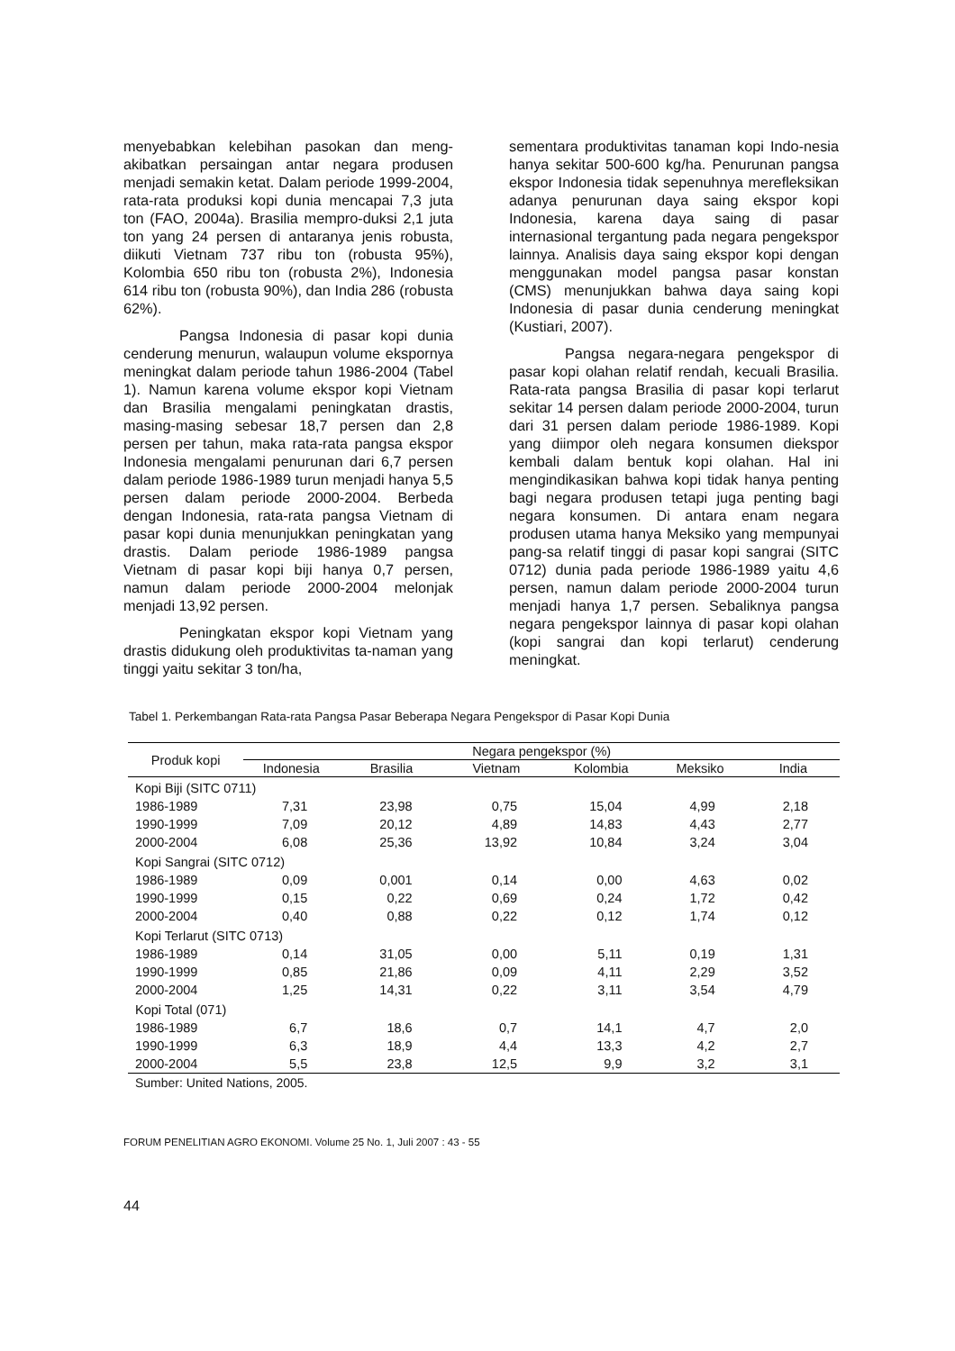menyebabkan kelebihan pasokan dan meng-akibatkan persaingan antar negara produsen menjadi semakin ketat. Dalam periode 1999-2004, rata-rata produksi kopi dunia mencapai 7,3 juta ton (FAO, 2004a). Brasilia mempro-duksi 2,1 juta ton yang 24 persen di antaranya jenis robusta, diikuti Vietnam 737 ribu ton (robusta 95%), Kolombia 650 ribu ton (robusta 2%), Indonesia 614 ribu ton (robusta 90%), dan India 286 (robusta 62%).
Pangsa Indonesia di pasar kopi dunia cenderung menurun, walaupun volume ekspornya meningkat dalam periode tahun 1986-2004 (Tabel 1). Namun karena volume ekspor kopi Vietnam dan Brasilia mengalami peningkatan drastis, masing-masing sebesar 18,7 persen dan 2,8 persen per tahun, maka rata-rata pangsa ekspor Indonesia mengalami penurunan dari 6,7 persen dalam periode 1986-1989 turun menjadi hanya 5,5 persen dalam periode 2000-2004. Berbeda dengan Indonesia, rata-rata pangsa Vietnam di pasar kopi dunia menunjukkan peningkatan yang drastis. Dalam periode 1986-1989 pangsa Vietnam di pasar kopi biji hanya 0,7 persen, namun dalam periode 2000-2004 melonjak menjadi 13,92 persen.
Peningkatan ekspor kopi Vietnam yang drastis didukung oleh produktivitas ta-naman yang tinggi yaitu sekitar 3 ton/ha,
sementara produktivitas tanaman kopi Indo-nesia hanya sekitar 500-600 kg/ha. Penurunan pangsa ekspor Indonesia tidak sepenuhnya merefleksikan adanya penurunan daya saing ekspor kopi Indonesia, karena daya saing di pasar internasional tergantung pada negara pengekspor lainnya. Analisis daya saing ekspor kopi dengan menggunakan model pangsa pasar konstan (CMS) menunjukkan bahwa daya saing kopi Indonesia di pasar dunia cenderung meningkat (Kustiari, 2007).
Pangsa negara-negara pengekspor di pasar kopi olahan relatif rendah, kecuali Brasilia. Rata-rata pangsa Brasilia di pasar kopi terlarut sekitar 14 persen dalam periode 2000-2004, turun dari 31 persen dalam periode 1986-1989. Kopi yang diimpor oleh negara konsumen diekspor kembali dalam bentuk kopi olahan. Hal ini mengindikasikan bahwa kopi tidak hanya penting bagi negara produsen tetapi juga penting bagi negara konsumen. Di antara enam negara produsen utama hanya Meksiko yang mempunyai pang-sa relatif tinggi di pasar kopi sangrai (SITC 0712) dunia pada periode 1986-1989 yaitu 4,6 persen, namun dalam periode 2000-2004 turun menjadi hanya 1,7 persen. Sebaliknya pangsa negara pengekspor lainnya di pasar kopi olahan (kopi sangrai dan kopi terlarut) cenderung meningkat.
Tabel 1. Perkembangan Rata-rata Pangsa Pasar Beberapa Negara Pengekspor di Pasar Kopi Dunia
| Produk kopi | Negara pengekspor (%) | | | | | |
| --- | --- | --- | --- | --- | --- | --- |
| | Indonesia | Brasilia | Vietnam | Kolombia | Meksiko | India |
| Kopi Biji (SITC 0711) | | | | | | |
| 1986-1989 | 7,31 | 23,98 | 0,75 | 15,04 | 4,99 | 2,18 |
| 1990-1999 | 7,09 | 20,12 | 4,89 | 14,83 | 4,43 | 2,77 |
| 2000-2004 | 6,08 | 25,36 | 13,92 | 10,84 | 3,24 | 3,04 |
| Kopi Sangrai (SITC 0712) | | | | | | |
| 1986-1989 | 0,09 | 0,001 | 0,14 | 0,00 | 4,63 | 0,02 |
| 1990-1999 | 0,15 | 0,22 | 0,69 | 0,24 | 1,72 | 0,42 |
| 2000-2004 | 0,40 | 0,88 | 0,22 | 0,12 | 1,74 | 0,12 |
| Kopi Terlarut (SITC 0713) | | | | | | |
| 1986-1989 | 0,14 | 31,05 | 0,00 | 5,11 | 0,19 | 1,31 |
| 1990-1999 | 0,85 | 21,86 | 0,09 | 4,11 | 2,29 | 3,52 |
| 2000-2004 | 1,25 | 14,31 | 0,22 | 3,11 | 3,54 | 4,79 |
| Kopi Total (071) | | | | | | |
| 1986-1989 | 6,7 | 18,6 | 0,7 | 14,1 | 4,7 | 2,0 |
| 1990-1999 | 6,3 | 18,9 | 4,4 | 13,3 | 4,2 | 2,7 |
| 2000-2004 | 5,5 | 23,8 | 12,5 | 9,9 | 3,2 | 3,1 |
| Sumber: United Nations, 2005. | | | | | | |
FORUM PENELITIAN AGRO EKONOMI. Volume 25 No. 1, Juli 2007 : 43 - 55
44